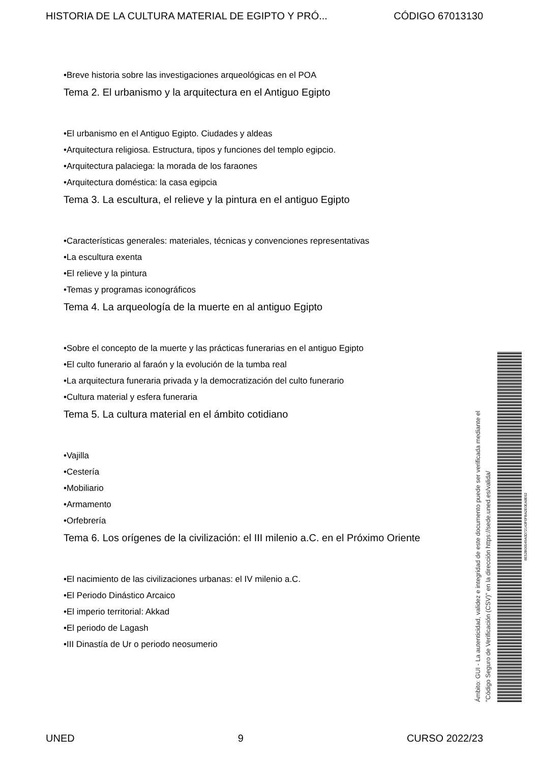HISTORIA DE LA CULTURA MATERIAL DE EGIPTO Y PRÓ... CÓDIGO 67013130
•Breve historia sobre las investigaciones arqueológicas en el POA
Tema 2. El urbanismo y la arquitectura en el Antiguo Egipto
•El urbanismo en el Antiguo Egipto. Ciudades y aldeas
•Arquitectura religiosa. Estructura, tipos y funciones del templo egipcio.
•Arquitectura palaciega: la morada de los faraones
•Arquitectura doméstica: la casa egipcia
Tema 3. La escultura, el relieve y la pintura en el antiguo Egipto
•Características generales: materiales, técnicas y convenciones representativas
•La escultura exenta
•El relieve y la pintura
•Temas y programas iconográficos
Tema 4. La arqueología de la muerte en al antiguo Egipto
•Sobre el concepto de la muerte y las prácticas funerarias en el antiguo Egipto
•El culto funerario al faraón y la evolución de la tumba real
•La arquitectura funeraria privada y la democratización del culto funerario
•Cultura material y esfera funeraria
Tema 5. La cultura material en el ámbito cotidiano
•Vajilla
•Cestería
•Mobiliario
•Armamento
•Orfebrería
Tema 6. Los orígenes de la civilización: el III milenio a.C. en el Próximo Oriente
•El nacimiento de las civilizaciones urbanas: el IV milenio a.C.
•El Periodo Dinástico Arcaico
•El imperio territorial: Akkad
•El periodo de Lagash
•III Dinastía de Ur o periodo neosumerio
Ámbito: GUI - La autenticidad, validez e integridad de este documento puede ser verificada mediante el
"Código Seguro de Verificación (CSV)" en la dirección https://sede.uned.es/valida/
8E52B06549A0D72143F0FBA2E0EA8E62
UNED 9 CURSO 2022/23